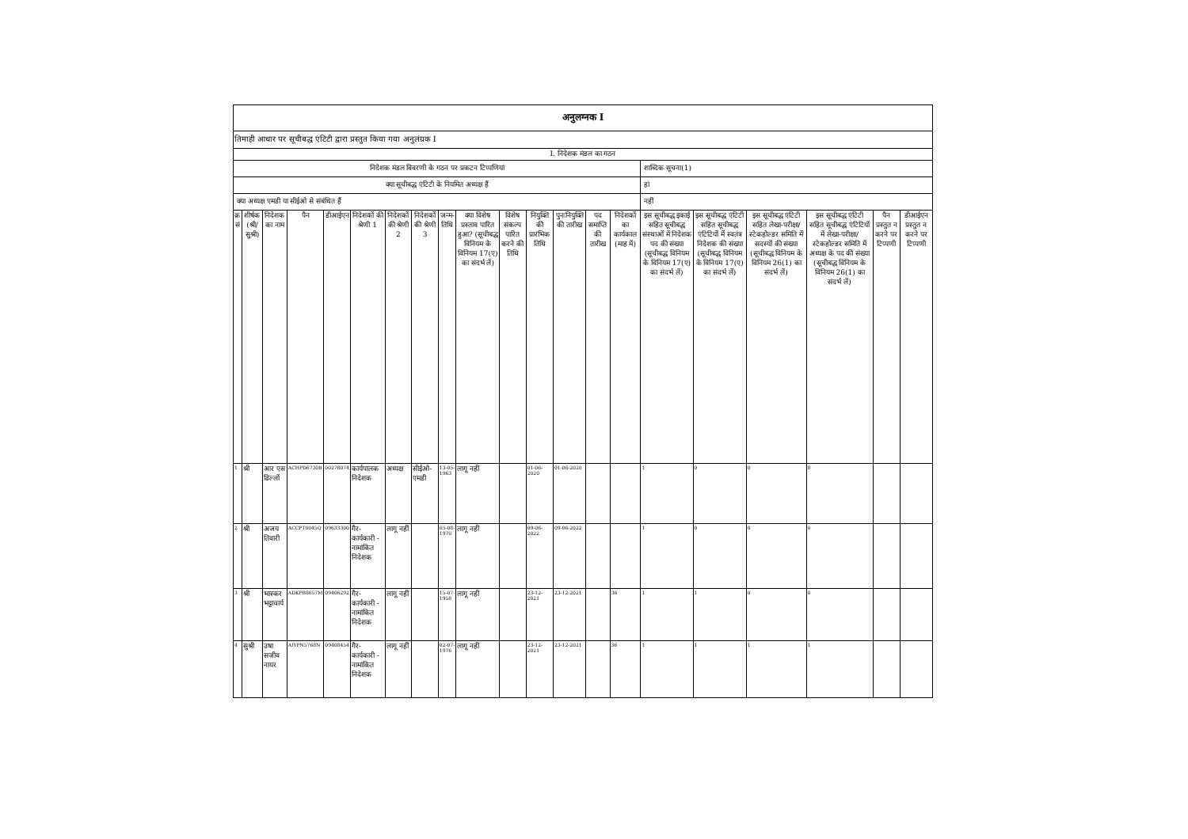| अनुलग्नक I | | | | | | | | | | | | | | | | | | | | |
| तिमाही आधार पर सूचीबद्ध एंटिटी द्वारा प्रस्तुत किया गया अनुलंग्रक I | | | | | | | | | | | | | | | | | | | | |
| I. निदेशक मंडल का गठन | | | | | | | | | | | | | | | | | | | | |
| निदेशक मंडल विवरणी के गठन पर प्रकटन टिप्पणियां | | | | | | | | | | | | | | | शाब्दिक सूचना(1) | | | | | |
| क्या सूचीबद्ध एंटिटी के नियमित अध्यक्ष हैं | | | | | | | | | | | | | | | हां | | | | | |
| क्या अध्यक्ष एमडी या सीईओ से संबंधित हैं | | | | | | | | | | | | | | | नहीं | | | | | |
| क्र सं | शीर्षक (श्री/सुश्री) | निदेशक का नाम | पैन | डीआईएन | निदेशकों की श्रेणी 1 | निदेशकों की श्रेणी 2 | निदेशकों की श्रेणी 3 | जन्म-तिथि | क्या विशेष प्रस्ताव पारित हुआ? (सूचीबद्ध विनियम के विनियम 17(ए) का संदर्भ लें) | विशेष संकल्प पारित करने की तिथि | नियुक्ति की प्रारंभिक तिथि | पुनःनियुक्ति की तारीख | पद समाप्ति की तारीख | निदेशकों का कार्यकाल (माह में) | इस सूचीबद्ध इकाई सहित सूचीबद्ध संस्थाओं में निदेशक पद की संख्या (सूचीबद्ध विनियम के विनियम 17(ए) का संदर्भ लें) | इस सूचीबद्ध एंटिटी सहित सूचीबद्ध एंटिटियों में स्वतंत्र निदेशक की संख्या (सूचीबद्ध विनियम के विनियम 17(ए) का संदर्भ लें) | इस सूचीबद्ध एंटिटी सहित लेखा-परीक्षा/स्टेकहोल्डर समिति में सदस्यों की संख्या (सूचीबद्ध विनियम के विनियम 26(1) का संदर्भ लें) | इस सूचीबद्ध एंटिटी सहित सूचीबद्ध एंटिटियों में लेखा-परीक्षा/स्टेकहोल्डर समिति में अध्यक्ष के पद की संख्या (सूचीबद्ध विनियम के विनियम 26(1) का संदर्भ लें) | पैन प्रस्तुत न करने पर टिप्पणी | डीआईएन प्रस्तुत न करने पर टिप्पणी |
| 1 | श्री | आर एस ढिल्लों | ACHPD6730B | 00278074 | कार्यपालक निदेशक | अध्यक्ष | सीईओ-एमडी | 13-05-1963 | लागू नहीं | | 01-06-2020 | 01-06-2020 | | | 1 | 0 | 0 | 0 | | |
| 2 | श्री | अजय तिवारी | ACCPT0045Q | 09633300 | गैर-कार्यकारी - नामांकित निदेशक | लागू नहीं | | 05-08-1970 | लागू नहीं | | 09-06-2022 | 09-06-2022 | | | 1 | 0 | 0 | 0 | | |
| 3 | श्री | भास्कर भट्टाचार्य | ADKPB8657M | 09406292 | गैर-कार्यकारी - नामांकित निदेशक | लागू नहीं | | 15-07-1958 | लागू नहीं | | 23-12-2021 | 23-12-2021 | | 36 | 1 | 1 | 0 | 0 | | |
| 4 | सुश्री | उषा सजीव नायर | AIYPN5768N | 09408454 | गैर-कार्यकारी - नामांकित निदेशक | लागू नहीं | | 02-07-1976 | लागू नहीं | | 23-12-2021 | 23-12-2021 | | 36 | 1 | 1 | 1 | 1 | | |